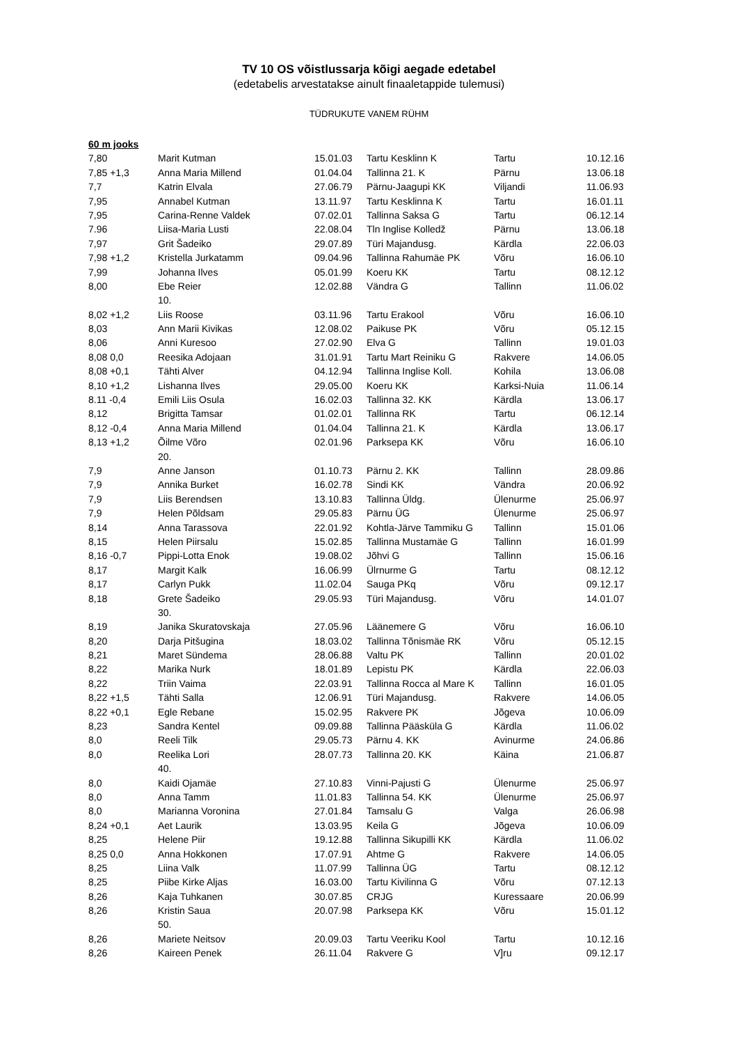TV 10 OS võistlussarja kõigi aegade edetabel
(edetabelis arvestatakse ainult finaaletappide tulemusi)
TÜDRUKUTE VANEM RÜHM
| 60 m jooks | | | | | |
| 7,80 | Marit Kutman | 15.01.03 | Tartu Kesklinn K | Tartu | 10.12.16 |
| 7,85 +1,3 | Anna Maria Millend | 01.04.04 | Tallinna 21. K | Pärnu | 13.06.18 |
| 7,7 | Katrin Elvala | 27.06.79 | Pärnu-Jaagupi KK | Viljandi | 11.06.93 |
| 7,95 | Annabel Kutman | 13.11.97 | Tartu Kesklinna K | Tartu | 16.01.11 |
| 7,95 | Carina-Renne Valdek | 07.02.01 | Tallinna Saksa G | Tartu | 06.12.14 |
| 7.96 | Liisa-Maria Lusti | 22.08.04 | Tln Inglise Kolledž | Pärnu | 13.06.18 |
| 7,97 | Grit Šadeiko | 29.07.89 | Türi Majandusg. | Kärdla | 22.06.03 |
| 7,98 +1,2 | Kristella Jurkatamm | 09.04.96 | Tallinna Rahumäe PK | Võru | 16.06.10 |
| 7,99 | Johanna Ilves | 05.01.99 | Koeru KK | Tartu | 08.12.12 |
| 8,00 | Ebe Reier | 12.02.88 | Vändra G | Tallinn | 11.06.02 |
| | 10. | | | | |
| 8,02 +1,2 | Liis Roose | 03.11.96 | Tartu Erakool | Võru | 16.06.10 |
| 8,03 | Ann Marii Kivikas | 12.08.02 | Paikuse PK | Võru | 05.12.15 |
| 8,06 | Anni Kuresoo | 27.02.90 | Elva G | Tallinn | 19.01.03 |
| 8,08 0,0 | Reesika Adojaan | 31.01.91 | Tartu Mart Reiniku G | Rakvere | 14.06.05 |
| 8,08 +0,1 | Tähti Alver | 04.12.94 | Tallinna Inglise Koll. | Kohila | 13.06.08 |
| 8,10 +1,2 | Lishanna Ilves | 29.05.00 | Koeru KK | Karksi-Nuia | 11.06.14 |
| 8.11 -0,4 | Emili Liis Osula | 16.02.03 | Tallinna 32. KK | Kärdla | 13.06.17 |
| 8,12 | Brigitta Tamsar | 01.02.01 | Tallinna RK | Tartu | 06.12.14 |
| 8,12 -0,4 | Anna Maria Millend | 01.04.04 | Tallinna 21. K | Kärdla | 13.06.17 |
| 8,13 +1,2 | Õilme Võro | 02.01.96 | Parksepa KK | Võru | 16.06.10 |
| | 20. | | | | |
| 7,9 | Anne Janson | 01.10.73 | Pärnu 2. KK | Tallinn | 28.09.86 |
| 7,9 | Annika Burket | 16.02.78 | Sindi KK | Vändra | 20.06.92 |
| 7,9 | Liis Berendsen | 13.10.83 | Tallinna Üldg. | Ülenurme | 25.06.97 |
| 7,9 | Helen Põldsam | 29.05.83 | Pärnu ÜG | Ülenurme | 25.06.97 |
| 8,14 | Anna Tarassova | 22.01.92 | Kohtla-Järve Tammiku G | Tallinn | 15.01.06 |
| 8,15 | Helen Piirsalu | 15.02.85 | Tallinna Mustamäe G | Tallinn | 16.01.99 |
| 8,16 -0,7 | Pippi-Lotta Enok | 19.08.02 | Jõhvi G | Tallinn | 15.06.16 |
| 8,17 | Margit Kalk | 16.06.99 | Ülrnurme G | Tartu | 08.12.12 |
| 8,17 | Carlyn Pukk | 11.02.04 | Sauga PKq | Võru | 09.12.17 |
| 8,18 | Grete Šadeiko | 29.05.93 | Türi Majandusg. | Võru | 14.01.07 |
| | 30. | | | | |
| 8,19 | Janika Skuratovskaja | 27.05.96 | Läänemere G | Võru | 16.06.10 |
| 8,20 | Darja Pitšugina | 18.03.02 | Tallinna Tõnismäe RK | Võru | 05.12.15 |
| 8,21 | Maret Sündema | 28.06.88 | Valtu PK | Tallinn | 20.01.02 |
| 8,22 | Marika Nurk | 18.01.89 | Lepistu PK | Kärdla | 22.06.03 |
| 8,22 | Triin Vaima | 22.03.91 | Tallinna Rocca al Mare K | Tallinn | 16.01.05 |
| 8,22 +1,5 | Tähti Salla | 12.06.91 | Türi Majandusg. | Rakvere | 14.06.05 |
| 8,22 +0,1 | Egle Rebane | 15.02.95 | Rakvere PK | Jõgeva | 10.06.09 |
| 8,23 | Sandra Kentel | 09.09.88 | Tallinna Pääsküla G | Kärdla | 11.06.02 |
| 8,0 | Reeli Tilk | 29.05.73 | Pärnu 4. KK | Avinurme | 24.06.86 |
| 8,0 | Reelika Lori | 28.07.73 | Tallinna 20. KK | Käina | 21.06.87 |
| | 40. | | | | |
| 8,0 | Kaidi Ojamäe | 27.10.83 | Vinni-Pajusti G | Ülenurme | 25.06.97 |
| 8,0 | Anna Tamm | 11.01.83 | Tallinna 54. KK | Ülenurme | 25.06.97 |
| 8,0 | Marianna Voronina | 27.01.84 | Tamsalu G | Valga | 26.06.98 |
| 8,24 +0,1 | Aet Laurik | 13.03.95 | Keila G | Jõgeva | 10.06.09 |
| 8,25 | Helene Piir | 19.12.88 | Tallinna Sikupilli KK | Kärdla | 11.06.02 |
| 8,25 0,0 | Anna Hokkonen | 17.07.91 | Ahtme G | Rakvere | 14.06.05 |
| 8,25 | Liina Valk | 11.07.99 | Tallinna ÜG | Tartu | 08.12.12 |
| 8,25 | Piibe Kirke Aljas | 16.03.00 | Tartu Kivilinna G | Võru | 07.12.13 |
| 8,26 | Kaja Tuhkanen | 30.07.85 | CRJG | Kuressaare | 20.06.99 |
| 8,26 | Kristin Saua | 20.07.98 | Parksepa KK | Võru | 15.01.12 |
| | 50. | | | | |
| 8,26 | Mariete Neitsov | 20.09.03 | Tartu Veeriku Kool | Tartu | 10.12.16 |
| 8,26 | Kaireen Penek | 26.11.04 | Rakvere G | V]ru | 09.12.17 |